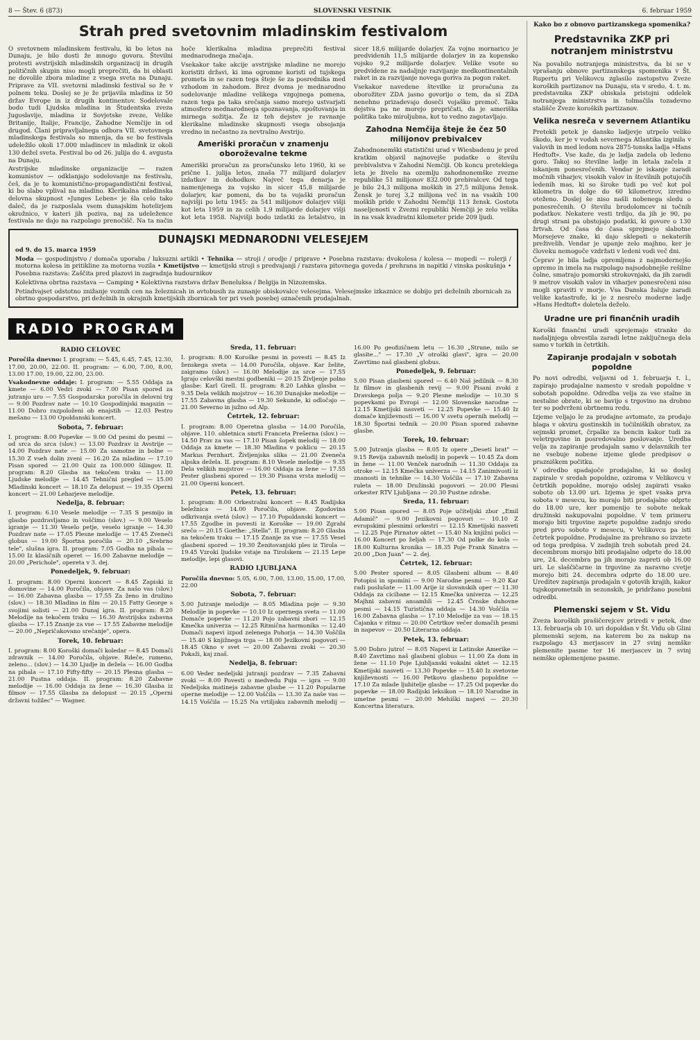8 — Štev. 6 (873) SLOVENSKI VESTNIK 6. februar 1959
Strah pred svetovnim mladinskim festivalom
O svetovnem mladinskem festivalu, ki bo letos na Dunaju, je bilo dosti že mnogo govora. Številni protesti avstrijskih mladinskih organizacij in drugih političnih skupin niso mogli preprečiti, da bi oblasti ne dovolile zbora mladine z vsega sveta na Dunaju. Priprave za VII. svetovni mladinski festival so že v polnem teku. Doslej se je že prijavila mladina iz 50 držav Evrope in iz drugih kontinentov. Sodelovale bodo tudi Ljudska mladina in Študentska zveza Jugoslavije, mladina iz Sovjetske zveze, Velike Britanije, Italije, Francije, Zahodne Nemčije in od drugod. Člani pripravljalnega odbora VII. svetovnega mladinskega festivala so mnenja, da se bo festivala udeležilo okoli 17.000 mladincev in mladink iz okoli 130 dežel sveta. Festival bo od 26. julija do 4. avgusta na Dunaju.
Avstrijske mladinske organizacije — razen komunistov — odklanjajo sodelovanje na festivalu, češ, da je to komunistično-propagandistični festival, ki bo slabo vplival na mladino. Klerikalna mladinska delovna skupnost »Junges Leben« je šla celo tako daleč, da je razposlala vsem dunajskim hotelirjem okrožnico, v kateri jih poziva, naj za udeležence festivala ne dajo na razpolago prenočišč. Na ta način hoče klerikalna mladina preprečiti festival mednarodnega značaja.
Vsekakor take akcije avstrijske mladine ne morejo koristiti državi, ki ima ogromne koristi od tujskega prometa in se razen tega šteje še za posrednika med vzhodom in zahodom. Brez dvoma je mednarodno sodelovanje mladine velikega vzgojnega pomena, razen tega pa taka srečanja samo morejo ustvarjati atmosfero mednarodnega spoznavanja, spoštovanja in mirnega sožitja. Že iz teh dejstev je ravnanje klerikalne mladinske skupnosti vsega obsojanja vredno in nečastno za nevtralno Avstrijo.
Ameriški proračun v znamenju oboroževalne tekme
Ameriški proračun za proračunsko leto 1960, ki se prične 1. julija letos, znaša 77 milijard dolarjev izdatkov in dohodkov. Največ tega denarja je namenjenega za vojsko in sicer 45,8 milijarde dolarjev, kar pomeni, da bo ta vojaški proračun najvišji po letu 1945: za 541 milijonov dolarjev višji kot leta 1959 in za celih 1,9 milijarde dolarjev višji kot leta 1958. Najvišji bodo izdatki za letalstvo, in sicer 18,6 milijarde dolarjev. Za vojno mornarico je predvidenih 11,5 milijarde dolarjev in za kopensko vojsko 9,2 milijarde dolarjev. Velike vsote so predvidene za nadaljnje razvijanje medkontinentalnih raket in za razvijanje novega goriva za pogon raket.
Vsekakor navedene številke iz proračuna za oborožitev ZDA jasno govorijo o tem, da si ZDA nenehno prizadevajo doseči vojaško premoč. Taka dejstva pa ne morejo prepričati, da je ameriška politika tako miroljubna, kot to vedno zagotavljajo.
Zahodna Nemčija šteje že čez 50 milijonov prebivalcev
Zahodnonemški statistični urad v Wiesbadenu je pred kratkim objavil najnovejše podatke o številu prebivalstva v Zahodni Nemčiji. Ob koncu preteklega leta je živelo na ozemlju zahodnonemške zvezne republike 51 milijonov 832.000 prebivalcev. Od tega je bilo 24,3 milijona moških in 27,5 milijona žensk. Žensk je torej 3,2 milijona več in na vsakih 100 moških pride v Zahodni Nemčiji 113 žensk. Gostota naseljenosti v Zvezni republiki Nemčiji je zelo velika in na vsak kvadratni kilometer pride 209 ljudi.
DUNAJSKI MEDNARODNI VELESEJEM
od 9. do 15. marca 1959
Moda — gospodinjstvo / domača uporaba / luksuzni artikli • Tehnika — stroji / orodje / priprave • Posebna razstava: dvokolesa / kolesa — mopedi — rolerji / motorna kolesa in pritikline za motorna vozila • Kmetijstvo — kmetijski stroji s predvajanji / razstava pitovnega goveda / prehrana in napitki / vinska poskušnja • Posebna razstava: Zaščita pred plazovi in zagradnja hudournikov
Kolektivna obrtna razstava — Camping • Kolektivna razstava držav Beneluksa / Belgija in Nizozemska.
Petindvajset odstotno znižanje voznih cen na železnicah in avtobusih za zunanje obiskovalce velesejma. Velesejmske izkaznice se dobijo pri deželnih zbornicah za obrtno gospodarstvo, pri deželnih in okrajnih kmetijskih zbornicah ter pri vseh posebej označenih prodajalnah.
Kako bo z obnovo partizanskega spomenika?
Predstavnika ZKP pri notranjem ministrstvu
Na povabilo notranjega ministrstva, da bi se v vprašanju obnove partizanskega spomenika v Št. Rupertu pri Velikovcu zglasilo zastopstvo Zveze koroških partizanov na Dunaju, sta v sredo, 4. t. m. predstavnika ZKP obiskala pristojni oddelek notranjega ministrstva in tolmačila tozadevno stališče Zveze koroških partizanov.
Velika nesreča v severnem Atlantiku
Pretekli petek je dansko ladjevje utrpelo veliko škodo, ker je v vodah severnega Atlantika izginila v valovih in med ledom nova 2875-tonska ladja »Hans Hedtoft«. Vse kaže, da je ladja zadela ob ledeno goro. Takoj so številne ladje in letala začela z iskanjem ponesrečenih. Vendar je iskanje zaradi močnih viharjev, visokih valov in številnih potujočih ledenih mas, ki so široke tudi po več kot pol kilometra in dolge do 60 kilometrov, izredno oteženo. Doslej še niso našli nobenega sledu o ponesrečenih. O številu brodolomcev ni točnih podatkov. Nekatere vesti trdijo, da jih je 90, po drugi strani pa obstojajo podatki, ki govore o 130 žrtvah. Od časa do časa sprejmejo slabotne Morsejeve znake, ki dajo sklepati o nekaterih preživelih. Vendar je upanje zelo majhno, ker je človeku nemogoče vzdržati v ledeni vodi več dni.
Čeprav je bila ladja opremljena z najmodernejšo opremo in imela na razpolago najsodobnejše rešilne čolne, smatrajo pomorski strokovnjaki, da jih zaradi 9 metrov visokih valov in viharjev ponesrečeni niso mogli spraviti v morje. Vsa Danska žaluje zaradi velike katastrofe, ki je z nesrečo moderne ladje »Hans Hedtoft« doletela deželo.
RADIO PROGRAM
RADIO CELOVEC
Poročila dnevno: I. program: — 5.45, 6.45, 7.45, 12.30, 17.00, 20.00, 22.00. II. program: — 6.00, 7.00, 8.00, 13.00 17.00, 19.00, 22.00, 23.00.
Vsakodnevne oddaje: I. program: — 5.55 Oddaja za kmete — 6.00 Vedri zvoki — 7.00 Pisan spored za jutranjo uro — 7.55 Gospodarska poročila in delovni trg — 9.00 Pozdrav nate — 10.10 Gospodinjski magazin — 11.00 Dobro razpoloženi ob enajstih — 12.03 Pestro mešano — 13.00 Opoldanski koncert.
Sobota, 7. februar:
I. program: 8.00 Popevke — 9.00 Od pesmi do pesmi — od srca do srca (slov.) — 13.00 Pozdrav iz Avstrije — 14.00 Pozdrav nate — 15.00 Za samotne in bolne — 15.30 Z vseh dolin zveni — 16.20 Za mladino — 17.10 Pisan spored — 21.00 Quiz za 100.000 šilingov. II. program: 8.20 Glasba na tekočem traku — 11.00 Ljudske melodije — 14.45 Tehnični pregled — 15.00 Mladinski koncert — 18.10 Za delopust — 19.35 Operni koncert — 21.00 Leharjeve melodije.
Nedelja, 8. februar:
I. program: 6.10 Vesele melodije — 7.35 S pesmijo in glasbo pozdravljamo in voščimo (slov.) — 9.00 Veselo igranje — 11.30 Veselo petje, veselo igranje — 14.30 Pozdrav nate — 17.05 Plesne melodije — 17.45 Zveneči globus — 19.00 Športna poročila — 20.10 „Srebrno tele", slušna igra. II. program: 7.05 Godba na pihala — 15.00 Iz klasičnih operet — 16.00 Zabavne melodije — 20.00 „Perichole", opereta v 3. dej.
Ponedeljek, 9. februar:
I. program: 8.00 Operni koncert — 8.45 Zapiski iz domovine — 14.00 Poročila, objave. Za našo vas (slov.) — 16.00 Zabavna glasba — 17.55 Za ženo in družino (slov.) — 18.30 Mladina in film — 20.15 Fatty George s svojimi solisti — 21.00 Dunaj igra. II. program: 8.20 Melodije na tekočem traku — 16.30 Avstrijska zabavna glasba — 17.15 Znanje za vse — 17.55 Zabavne melodije — 20.00 „Nepričakovano srečanje", opera.
Torek, 10. februar:
I. program: 8.00 Koroški domači koledar — 8.45 Domači zdravnik — 14.00 Poročila, objave. Rdeče, rumeno, zeleno... (slov.) — 14.30 Ljudje in dežela — 16.00 Godba na pihala — 17.10 Fifty-fifty — 20.15 Plesna glasba — 21.00 Pustna oddaja. II. program: 8.20 Zabavne melodije — 16.00 Oddaja za žene — 16.30 Glasba iz filmov — 17.55 Glasba za delopust — 20.15 „Operni državni tožilec" — Wagner.
Sreda, 11. februar:
I. program: 8.00 Koroške pesmi in povesti — 8.45 Iz ženskega sveta — 14.00 Poročila, objave. Kar želite, zaigramo (slov.) — 16.00 Melodije za srce — 17.55 Igrajo celovški mestni godbeniki — 20.15 Življenje polno glasbe: Karl Grell. II. program: 8.20 Lahka glasba — 9.35 Dela velikih mojstrov — 16.30 Dunajske melodije — 17.55 Zabavna glasba — 19.30 Sekunde, ki odločajo — 21.00 Severno in južno od Alp.
Četrtek, 12. februar:
I. program: 8.00 Operetna glasba — 14.00 Poročila, objave. 110. obletnica smrti Franceta Prešerna (slov.) — 14.50 Prav za vas — 17.10 Pisan šopek melodij — 18.00 Oddaja za kmete — 18.30 Mladina v poklicu — 20.15 Markus Pernhart. Življenjska slika — 21.00 Zveneča alpska dežela. II. program: 8.10 Vesele melodije — 9.35 Dela velikih mojstrov — 16.00 Oddaja za žene — 17.55 Pester glasbeni spored — 19.30 Pisana vrsta melodij — 21.00 Operni koncert.
Petek, 13. februar:
I. program: 8.00 Orkestralni koncert — 8.45 Radijska beležnica — 14.00 Poročila, objave. Zgodovina odkrivanja svetá (slov.) — 17.10 Popoldanski koncert — 17.55 Zgodbe in povesti iz Koroške — 19.00 Zgrabi srečo — 20.15 Goethe: „Stella". II. program: 8.20 Glasba na tekočem traku — 17.15 Znanje za vse — 17.55 Vesel glasbeni spored — 19.30 Ženitovanjski ples iz Tirola — 19.45 Vzroki ljudske vstaje na Tirolskem — 21.15 Lepe melodije, lepi glasovi.
RADIO LJUBLJANA
Poročila dnevno: 5.05, 6.00, 7.00, 13.00, 15.00, 17.00, 22.00
Sobota, 7. februar:
5.00 Jutranje melodije — 8.05 Mladina poje — 9.30 Melodije in popevke — 10.10 Iz opernega sveta — 11.00 Domače popevke — 11.20 Pojo zabavni zbori — 12.15 Kmečka univerza — 12.25 Ritmična harmonika — 12.40 Domači napevi izpod zelenega Pohorja — 14.30 Voščila — 15.40 S knjižnega trga — 18.00 Jezikovni pogovori — 18.45 Okno v svet — 20.00 Zabavni zvoki — 20.30 Pokaži, kaj znaš.
Nedelja, 8. februar:
6.00 Veder nedeljski jutranji pozdrav — 7.35 Zabavni zvoki — 8.00 Povesti o medvedu Puju — igra — 9.00 Nedeljska matineja zabavne glasbe — 11.20 Popularne operne melodije — 12.00 Voščila — 13.30 Za naše vas — 14.15 Voščila — 15.25 Na vrtiljaku zabavnih melodij — 16.00 Po geofizičnem letu — 16.30 „Strune, milo se glasite..." — 17.30 „V otroški glavi", igra — 20.00 Zavrtimo naš glasbeni globus.
Ponedeljek, 9. februar:
5.00 Pisan glasbeni spored — 6.40 Naš jedilnik — 8.30 Iz filmov in glasbenih revij — 9.00 Pisani zvoki z Dravskega polja — 9.20 Plesne melodije — 10.30 S popevkami po Evropi — 12.00 Slovenske narodne — 12.15 Kmetijski nasveti — 12.25 Popevke — 15.40 Iz domače književnosti — 16.00 V svetu opernih melodij — 18.30 Športni tednik — 20.00 Pisan spored zabavne glasbe.
Torek, 10. februar:
5.00 Jutranja glasba — 8.05 Iz opere „Deseti brat" — 9.15 Revija zabavnih melodij in popevk — 10.45 Za dom in žene — 11.00 Venček narodnih — 11.30 Oddaja za otroke — 12.15 Kmečka univerza — 14.15 Zanimivosti iz znanosti in tehnike — 14.30 Voščila — 17.10 Zabavna ruleta — 18.00 Družinski pogovori — 20.00 Plesni orkester RTV Ljubljana — 20.30 Pustne zdrahe.
Sreda, 11. februar:
5.00 Pisan spored — 8.05 Poje učiteljski zbor „Emil Adamič" — 9.00 Jezikovni pogovori — 10.10 Z evropskimi plesnimi orkestri — 12.15 Kmetijski nasveti — 12.25 Poje Pirnatov oktet — 15.40 Na knjižni polici — 16.00 Koncert po željah — 17.30 Od polke do kola — 18.00 Kulturna kronika — 18.35 Poje Frank Sinatra — 20.00 „Don Juan" — 2. dej.
Četrtek, 12. februar:
5.00 Pester spored — 8.05 Glasbeni album — 8.40 Potopisi in spomini — 9.00 Narodne pesmi — 9.20 Kar radi poslušate — 11.00 Arije iz slovanskih oper — 11.30 Oddaja za cicibane — 12.15 Kmečka univerza — 12.25 Majhni zabavni ansambli — 12.45 Črnske duhovne pesmi — 14.15 Turistična oddaja — 14.30 Voščila — 16.00 Zabavna glasba — 17.10 Melodije za vas — 18.15 Čajanka v ritmu — 20.00 Četrtkov večer domačih pesmi in napevov — 20.50 Literarna oddaja.
Petek, 13. februar:
5.00 Dobro jutro! — 8.05 Napevi iz Latinske Amerike — 8.40 Zavrtimo naš glasbeni globus — 11.00 Za dom in žene — 11.10 Poje Ljubljanski vokalni oktet — 12.15 Kmetijski nasveti — 13.30 Popevke — 15.40 Iz svetovne književnosti — 16.00 Petkovo glasbeno popoldne — 17.10 Za mlade ljubitelje glasbe — 17.25 Od popevke do popevke — 18.00 Radijski leksikon — 18.10 Narodne in umetne pesmi — 20.00 Mehiški napevi — 20.30 Koncertna literatura.
Uradne ure pri finančnih uradih
Koroški finančni uradi sprejemajo stranke do nadaljnjega obvestila zaradi letne zaključnega dela samo v torkih in četrtkih.
Zapiranje prodajaln v sobotah popoldne
Po novi odredbi, veljavni od 1. februarja t. l., zapirajo prodajalne namesto v sredah popoldne v sobotah popoldne. Odredba velja za vse stalne in nestalne obrate, ki se bavijo s trgovino na drobno ter so podvrženi obrtnemu redu.
Izjeme veljajo le za prodajne avtomate, za prodajo blaga v okviru gostinskih in točilniških obratov, za sejmski promet, črpalke za bencin kakor tudi za veletrgovine in posredovalno poslovanje. Uredba velja za zapiranje prodajaln samo v delavnikih ter ne vsebuje nobene izjeme glede predpisov o prazniškem počitku.
V odredbo spadajoče prodajalne, ki so doslej zapirale v sredah popoldne, oziroma v Velikovcu v četrtkih popoldne, morajo odslej zapirati vsako soboto ob 13.00 uri. Izjema je spet vsaka prva sobota v mesecu, ko morajo biti prodajalne odprte do 18.00 ure, ker pomenijo te sobote nekak družinski nakupovalni popoldne. V tem primeru morajo biti trgovine zaprte popoldne zadnjo sredo pred prvo soboto v mesecu, v Velikovcu pa isti četrtek popoldne. Prodajalne za prehrano so izvzete od tega predpisa. V zadnjih treh sobotah pred 24. decembrom morajo biti prodajalne odprte do 18.00 ure, 24. decembra pa jih morajo zapreti ob 16.00 uri. Le slaščičarne in trgovine za naravno cvetje morejo biti 24. decembra odprte do 18.00 ure. Ureditev zapiranja prodajaln v gotovih krajih, kakor tujskoprometnih in sezonskih, je pridržano posebni odredbi.
Plemenski sejem v St. Vidu
Zveza koroških prašičerejcev priredi v petek, dne 13. februarja ob 10. uri dopoldan v Št. Vidu ob Glini plemenski sejem, na katerem bo za nakup na razpolago 43 merjascev in 27 svinj nemške plemenite pasme ter 16 merjascev in 7 svinj nemške oplemenjene pasme.